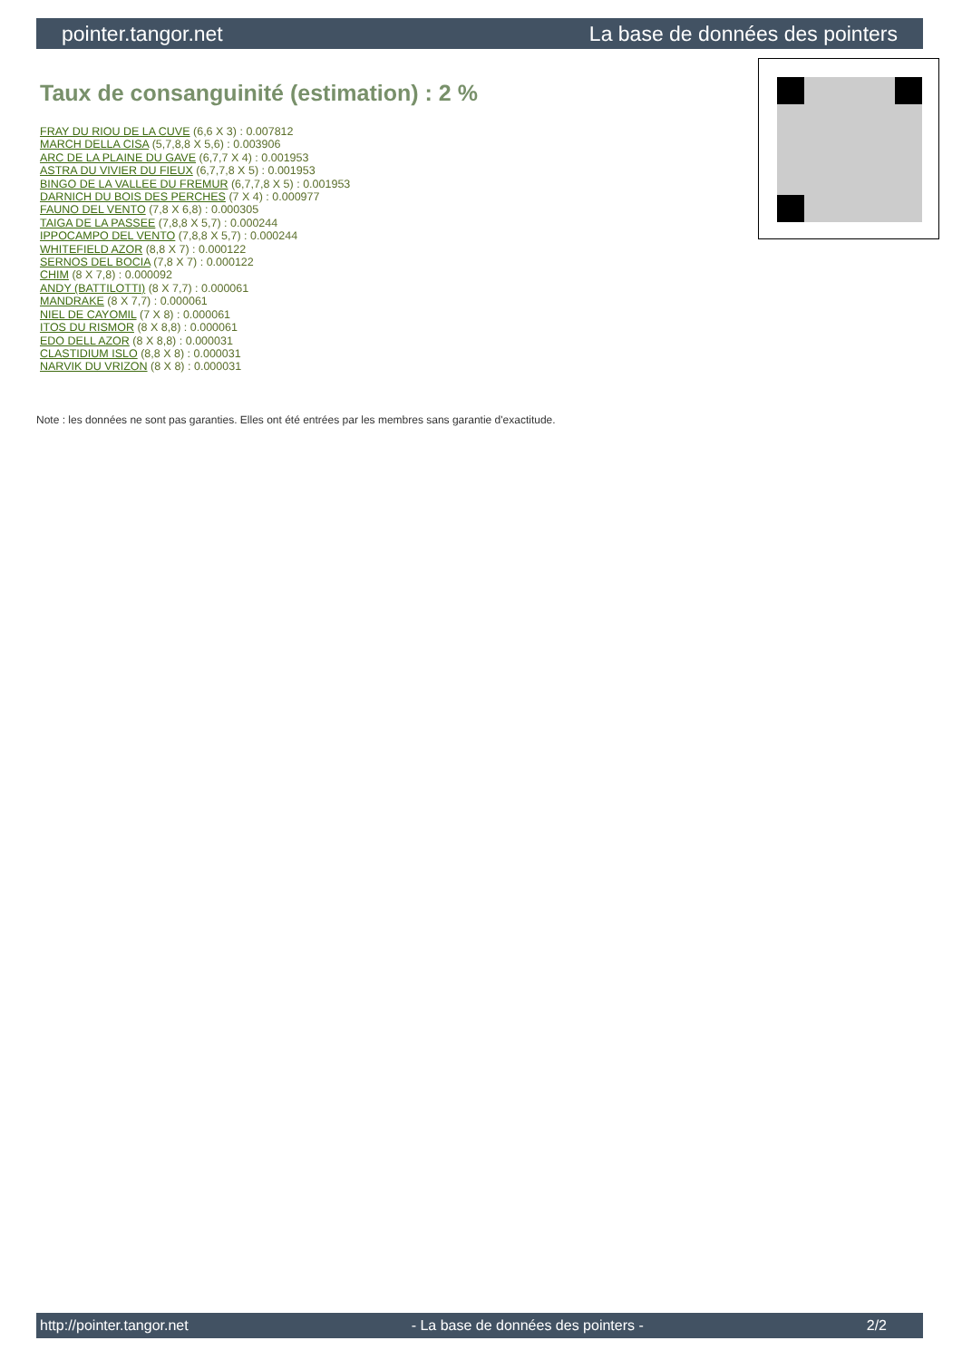pointer.tangor.net La base de données des pointers
Taux de consanguinité (estimation) : 2 %
FRAY DU RIOU DE LA CUVE (6,6 X 3) : 0.007812
MARCH DELLA CISA (5,7,8,8 X 5,6) : 0.003906
ARC DE LA PLAINE DU GAVE (6,7,7 X 4) : 0.001953
ASTRA DU VIVIER DU FIEUX (6,7,7,8 X 5) : 0.001953
BINGO DE LA VALLEE DU FREMUR (6,7,7,8 X 5) : 0.001953
DARNICH DU BOIS DES PERCHES (7 X 4) : 0.000977
FAUNO DEL VENTO (7,8 X 6,8) : 0.000305
TAIGA DE LA PASSEE (7,8,8 X 5,7) : 0.000244
IPPOCAMPO DEL VENTO (7,8,8 X 5,7) : 0.000244
WHITEFIELD AZOR (8,8 X 7) : 0.000122
SERNOS DEL BOCIA (7,8 X 7) : 0.000122
CHIM (8 X 7,8) : 0.000092
ANDY (BATTILOTTI) (8 X 7,7) : 0.000061
MANDRAKE (8 X 7,7) : 0.000061
NIEL DE CAYOMIL (7 X 8) : 0.000061
ITOS DU RISMOR (8 X 8,8) : 0.000061
EDO DELL AZOR (8 X 8,8) : 0.000031
CLASTIDIUM ISLO (8,8 X 8) : 0.000031
NARVIK DU VRIZON (8 X 8) : 0.000031
Note : les données ne sont pas garanties. Elles ont été entrées par les membres sans garantie d'exactitude.
http://pointer.tangor.net - La base de données des pointers - 2/2